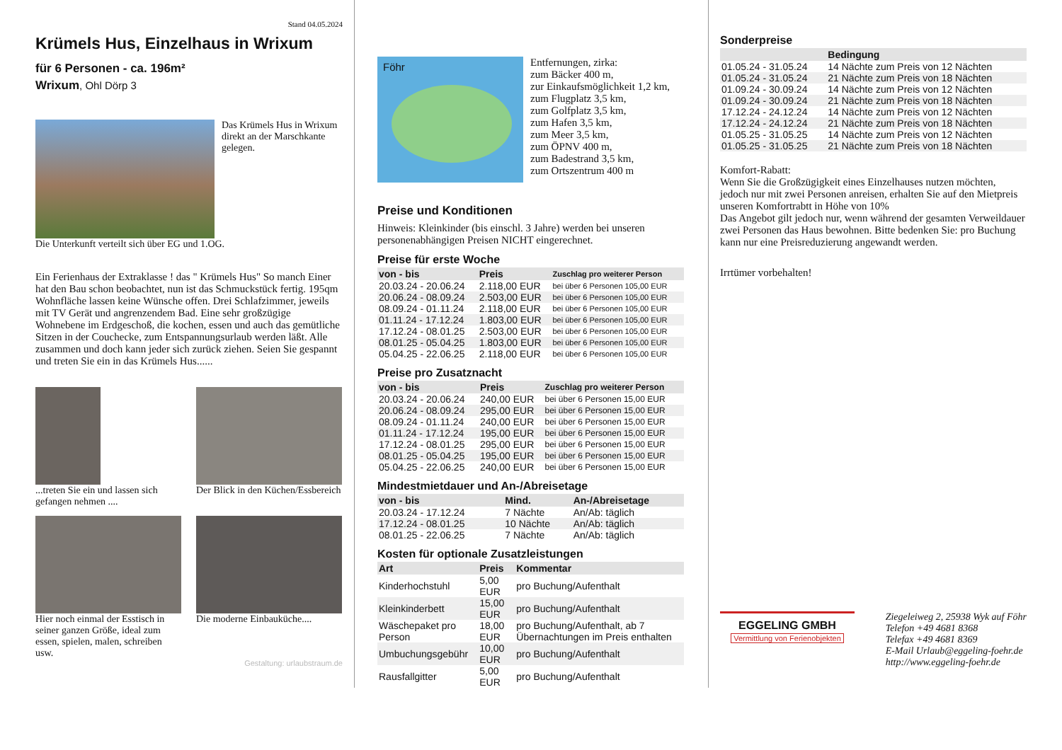Stand 04.05.2024
Krümels Hus, Einzelhaus in Wrixum
für 6 Personen - ca. 196m²
Wrixum, Ohl Dörp 3
Das Krümels Hus in Wrixum direkt an der Marschkante gelegen.
Die Unterkunft verteilt sich über EG und 1.OG.
Ein Ferienhaus der Extraklasse ! das " Krümels Hus" So manch Einer hat den Bau schon beobachtet, nun ist das Schmuckstück fertig. 195qm Wohnfläche lassen keine Wünsche offen. Drei Schlafzimmer, jeweils mit TV Gerät und angrenzendem Bad. Eine sehr großzügige Wohnebene im Erdgeschoß, die kochen, essen und auch das gemütliche Sitzen in der Couchecke, zum Entspannungsurlaub werden läßt. Alle zusammen und doch kann jeder sich zurück ziehen. Seien Sie gespannt und treten Sie ein in das Krümels Hus......
...treten Sie ein und lassen sich gefangen nehmen ....
Der Blick in den Küchen/Essbereich
Hier noch einmal der Esstisch in seiner ganzen Größe, ideal zum essen, spielen, malen, schreiben usw.
Die moderne Einbauküche....
Gestaltung: urlaubstraum.de
Föhr
Entfernungen, zirka:
zum Bäcker 400 m,
zur Einkaufsmöglichkeit 1,2 km,
zum Flugplatz 3,5 km,
zum Golfplatz 3,5 km,
zum Hafen 3,5 km,
zum Meer 3,5 km,
zum ÖPNV 400 m,
zum Badestrand 3,5 km,
zum Ortszentrum 400 m
Preise und Konditionen
Hinweis: Kleinkinder (bis einschl. 3 Jahre) werden bei unseren personenabhängigen Preisen NICHT eingerechnet.
Preise für erste Woche
| von - bis | Preis | Zuschlag pro weiterer Person |
| --- | --- | --- |
| 20.03.24 - 20.06.24 | 2.118,00 EUR | bei über 6 Personen 105,00 EUR |
| 20.06.24 - 08.09.24 | 2.503,00 EUR | bei über 6 Personen 105,00 EUR |
| 08.09.24 - 01.11.24 | 2.118,00 EUR | bei über 6 Personen 105,00 EUR |
| 01.11.24 - 17.12.24 | 1.803,00 EUR | bei über 6 Personen 105,00 EUR |
| 17.12.24 - 08.01.25 | 2.503,00 EUR | bei über 6 Personen 105,00 EUR |
| 08.01.25 - 05.04.25 | 1.803,00 EUR | bei über 6 Personen 105,00 EUR |
| 05.04.25 - 22.06.25 | 2.118,00 EUR | bei über 6 Personen 105,00 EUR |
Preise pro Zusatznacht
| von - bis | Preis | Zuschlag pro weiterer Person |
| --- | --- | --- |
| 20.03.24 - 20.06.24 | 240,00 EUR | bei über 6 Personen 15,00 EUR |
| 20.06.24 - 08.09.24 | 295,00 EUR | bei über 6 Personen 15,00 EUR |
| 08.09.24 - 01.11.24 | 240,00 EUR | bei über 6 Personen 15,00 EUR |
| 01.11.24 - 17.12.24 | 195,00 EUR | bei über 6 Personen 15,00 EUR |
| 17.12.24 - 08.01.25 | 295,00 EUR | bei über 6 Personen 15,00 EUR |
| 08.01.25 - 05.04.25 | 195,00 EUR | bei über 6 Personen 15,00 EUR |
| 05.04.25 - 22.06.25 | 240,00 EUR | bei über 6 Personen 15,00 EUR |
Mindestmietdauer und An-/Abreisetage
| von - bis | Mind. | An-/Abreisetage |
| --- | --- | --- |
| 20.03.24 - 17.12.24 | 7 Nächte | An/Ab: täglich |
| 17.12.24 - 08.01.25 | 10 Nächte | An/Ab: täglich |
| 08.01.25 - 22.06.25 | 7 Nächte | An/Ab: täglich |
Kosten für optionale Zusatzleistungen
| Art | Preis | Kommentar |
| --- | --- | --- |
| Kinderhochstuhl | 5,00 EUR | pro Buchung/Aufenthalt |
| Kleinkinderbett | 15,00 EUR | pro Buchung/Aufenthalt |
| Wäschepaket pro Person | 18,00 EUR | pro Buchung/Aufenthalt, ab 7 Übernachtungen im Preis enthalten |
| Umbuchungsgebühr | 10,00 EUR | pro Buchung/Aufenthalt |
| Rausfallgitter | 5,00 EUR | pro Buchung/Aufenthalt |
Sonderpreise
| | Bedingung |
| --- | --- |
| 01.05.24 - 31.05.24 | 14 Nächte zum Preis von 12 Nächten |
| 01.05.24 - 31.05.24 | 21 Nächte zum Preis von 18 Nächten |
| 01.09.24 - 30.09.24 | 14 Nächte zum Preis von 12 Nächten |
| 01.09.24 - 30.09.24 | 21 Nächte zum Preis von 18 Nächten |
| 17.12.24 - 24.12.24 | 14 Nächte zum Preis von 12 Nächten |
| 17.12.24 - 24.12.24 | 21 Nächte zum Preis von 18 Nächten |
| 01.05.25 - 31.05.25 | 14 Nächte zum Preis von 12 Nächten |
| 01.05.25 - 31.05.25 | 21 Nächte zum Preis von 18 Nächten |
Komfort-Rabatt:
Wenn Sie die Großzügigkeit eines Einzelhauses nutzen möchten, jedoch nur mit zwei Personen anreisen, erhalten Sie auf den Mietpreis unseren Komfortrabtt in Höhe von 10%
Das Angebot gilt jedoch nur, wenn während der gesamten Verweildauer zwei Personen das Haus bewohnen. Bitte bedenken Sie: pro Buchung kann nur eine Preisreduzierung angewandt werden.
Irrtümer vorbehalten!
EGGELING GMBH
Vermittlung von Ferienobjekten
Ziegeleiweg 2, 25938 Wyk auf Föhr
Telefon +49 4681 8368
Telefax +49 4681 8369
E-Mail Urlaub@eggeling-foehr.de
http://www.eggeling-foehr.de